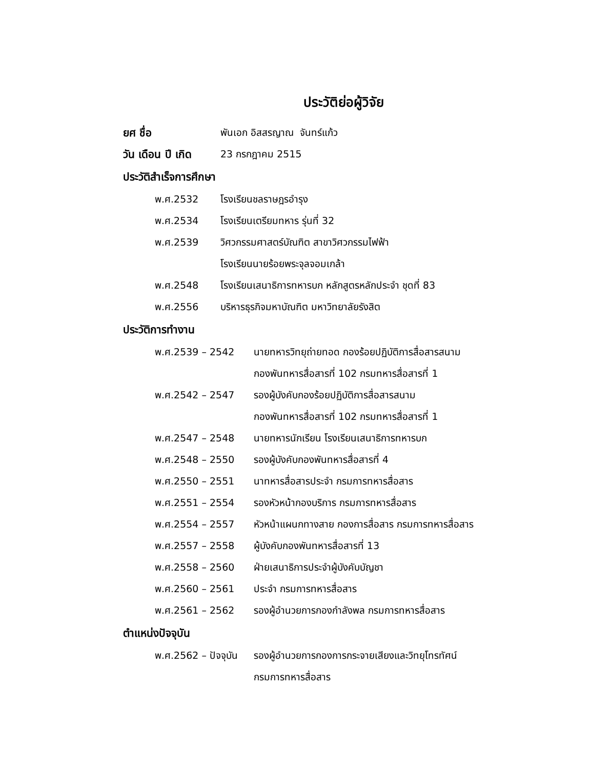ประวัติย่อผู้วิจัย
ยศ ชื่อ พันเอก อิสสรญาณ จันทร์แก้ว
วัน เดือน ปี เกิด 23 กรกฎาคม 2515
ประวัติสำเร็จการศึกษา
พ.ศ.2532 โรงเรียนชลราษฎรอำรุง
พ.ศ.2534 โรงเรียนเตรียมทหาร รุ่นที่ 32
พ.ศ.2539 วิศวกรรมศาสตร์บัณฑิต สาขาวิศวกรรมไฟฟ้า
โรงเรียนนายร้อยพระจุลจอมเกล้า
พ.ศ.2548 โรงเรียนเสนาธิการทหารบก หลักสูตรหลักประจำ ชุดที่ 83
พ.ศ.2556 บริหารธุรกิจมหาบัณฑิต มหาวิทยาลัยรังสิต
ประวัติการทำงาน
พ.ศ.2539 – 2542 นายทหารวิทยุถ่ายทอด กองร้อยปฏิบัติการสื่อสารสนาม
กองพันทหารสื่อสารที่ 102 กรมทหารสื่อสารที่ 1
พ.ศ.2542 – 2547 รองผู้บังคับกองร้อยปฏิบัติการสื่อสารสนาม
กองพันทหารสื่อสารที่ 102 กรมทหารสื่อสารที่ 1
พ.ศ.2547 – 2548 นายทหารนักเรียน โรงเรียนเสนาธิการทหารบก
พ.ศ.2548 – 2550 รองผู้บังคับกองพันทหารสื่อสารที่ 4
พ.ศ.2550 – 2551 นาทหารสื่อสารประจำ กรมการทหารสื่อสาร
พ.ศ.2551 – 2554 รองหัวหน้ากองบริการ กรมการทหารสื่อสาร
พ.ศ.2554 – 2557 หัวหน้าแผนกทางสาย กองการสื่อสาร กรมการทหารสื่อสาร
พ.ศ.2557 – 2558 ผู้บังคับกองพันทหารสื่อสารที่ 13
พ.ศ.2558 – 2560 ฝ่ายเสนาธิการประจำผู้บังคับบัญชา
พ.ศ.2560 – 2561 ประจำ กรมการทหารสื่อสาร
พ.ศ.2561 – 2562 รองผู้อำนวยการกองกำลังพล กรมการทหารสื่อสาร
ตำแหน่งปัจจุบัน
พ.ศ.2562 – ปัจจุบัน รองผู้อำนวยการกองการกระจายเสียงและวิทยุโทรทัศน์
กรมการทหารสื่อสาร